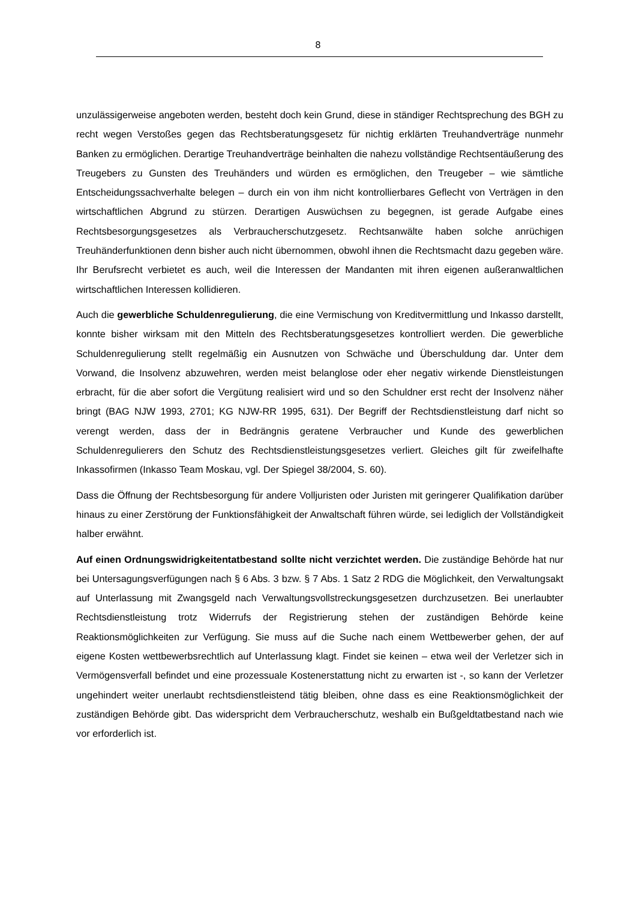8
unzulässigerweise angeboten werden, besteht doch kein Grund, diese in ständiger Rechtsprechung des BGH zu recht wegen Verstoßes gegen das Rechtsberatungsgesetz für nichtig erklärten Treuhandverträge nunmehr Banken zu ermöglichen. Derartige Treuhandverträge beinhalten die nahezu vollständige Rechtsentäußerung des Treugebers zu Gunsten des Treuhänders und würden es ermöglichen, den Treugeber – wie sämtliche Entscheidungssachverhalte belegen – durch ein von ihm nicht kontrollierbares Geflecht von Verträgen in den wirtschaftlichen Abgrund zu stürzen. Derartigen Auswüchsen zu begegnen, ist gerade Aufgabe eines Rechtsbesorgungsgesetzes als Verbraucherschutzgesetz. Rechtsanwälte haben solche anrüchigen Treuhänderfunktionen denn bisher auch nicht übernommen, obwohl ihnen die Rechtsmacht dazu gegeben wäre. Ihr Berufsrecht verbietet es auch, weil die Interessen der Mandanten mit ihren eigenen außeranwaltlichen wirtschaftlichen Interessen kollidieren.
Auch die gewerbliche Schuldenregulierung, die eine Vermischung von Kreditvermittlung und Inkasso darstellt, konnte bisher wirksam mit den Mitteln des Rechtsberatungsgesetzes kontrolliert werden. Die gewerbliche Schuldenregulierung stellt regelmäßig ein Ausnutzen von Schwäche und Überschuldung dar. Unter dem Vorwand, die Insolvenz abzuwehren, werden meist belanglose oder eher negativ wirkende Dienstleistungen erbracht, für die aber sofort die Vergütung realisiert wird und so den Schuldner erst recht der Insolvenz näher bringt (BAG NJW 1993, 2701; KG NJW-RR 1995, 631). Der Begriff der Rechtsdienstleistung darf nicht so verengt werden, dass der in Bedrängnis geratene Verbraucher und Kunde des gewerblichen Schuldenregulierers den Schutz des Rechtsdienstleistungsgesetzes verliert. Gleiches gilt für zweifelhafte Inkassofirmen (Inkasso Team Moskau, vgl. Der Spiegel 38/2004, S. 60).
Dass die Öffnung der Rechtsbesorgung für andere Volljuristen oder Juristen mit geringerer Qualifikation darüber hinaus zu einer Zerstörung der Funktionsfähigkeit der Anwaltschaft führen würde, sei lediglich der Vollständigkeit halber erwähnt.
Auf einen Ordnungswidrigkeitentatbestand sollte nicht verzichtet werden. Die zuständige Behörde hat nur bei Untersagungsverfügungen nach § 6 Abs. 3 bzw. § 7 Abs. 1 Satz 2 RDG die Möglichkeit, den Verwaltungsakt auf Unterlassung mit Zwangsgeld nach Verwaltungsvollstreckungsgesetzen durchzusetzen. Bei unerlaubter Rechtsdienstleistung trotz Widerrufs der Registrierung stehen der zuständigen Behörde keine Reaktionsmöglichkeiten zur Verfügung. Sie muss auf die Suche nach einem Wettbewerber gehen, der auf eigene Kosten wettbewerbsrechtlich auf Unterlassung klagt. Findet sie keinen – etwa weil der Verletzer sich in Vermögensverfall befindet und eine prozessuale Kostenerstattung nicht zu erwarten ist -, so kann der Verletzer ungehindert weiter unerlaubt rechtsdienstleistend tätig bleiben, ohne dass es eine Reaktionsmöglichkeit der zuständigen Behörde gibt. Das widerspricht dem Verbraucherschutz, weshalb ein Bußgeldtatbestand nach wie vor erforderlich ist.